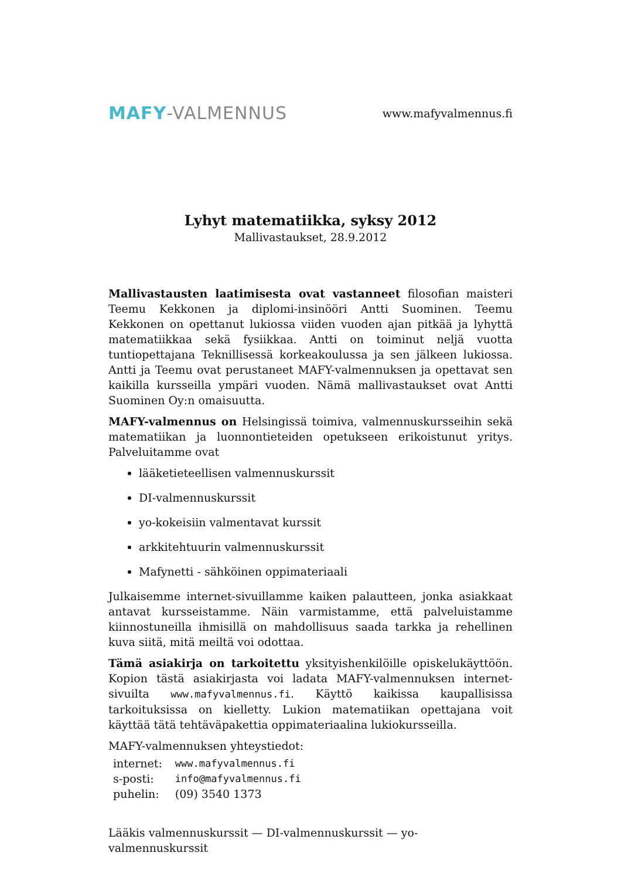MAFY-VALMENNUS
www.mafyvalmennus.fi
Lyhyt matematiikka, syksy 2012
Mallivastaukset, 28.9.2012
Mallivastausten laatimisesta ovat vastanneet filosofian maisteri Teemu Kekkonen ja diplomi-insinööri Antti Suominen. Teemu Kekkonen on opettanut lukiossa viiden vuoden ajan pitkää ja lyhyttä matematiikkaa sekä fysiikkaa. Antti on toiminut neljä vuotta tuntiopettajana Teknillisessä korkeakoulussa ja sen jälkeen lukiossa. Antti ja Teemu ovat perustaneet MAFY-valmennuksen ja opettavat sen kaikilla kursseilla ympäri vuoden. Nämä mallivastaukset ovat Antti Suominen Oy:n omaisuutta.
MAFY-valmennus on Helsingissä toimiva, valmennuskursseihin sekä matematiikan ja luonnontieteiden opetukseen erikoistunut yritys. Palveluitamme ovat
lääketieteellisen valmennuskurssit
DI-valmennuskurssit
yo-kokeisiin valmentavat kurssit
arkkitehtuurin valmennuskurssit
Mafynetti - sähköinen oppimateriaali
Julkaisemme internet-sivuillamme kaiken palautteen, jonka asiakkaat antavat kursseistamme. Näin varmistamme, että palveluistamme kiinnostuneilla ihmisillä on mahdollisuus saada tarkka ja rehellinen kuva siitä, mitä meiltä voi odottaa.
Tämä asiakirja on tarkoitettu yksityishenkilöille opiskelukäyttöön. Kopion tästä asiakirjasta voi ladata MAFY-valmennuksen internet-sivuilta www.mafyvalmennus.fi. Käyttö kaikissa kaupallisissa tarkoituksissa on kielletty. Lukion matematiikan opettajana voit käyttää tätä tehtäväpakettia oppimateriaalina lukiokursseilla.
MAFY-valmennuksen yhteystiedot:
| internet: | www.mafyvalmennus.fi |
| s-posti: | info@mafyvalmennus.fi |
| puhelin: | (09) 3540 1373 |
Lääkis valmennuskurssit — DI-valmennuskurssit — yo-valmennuskurssit